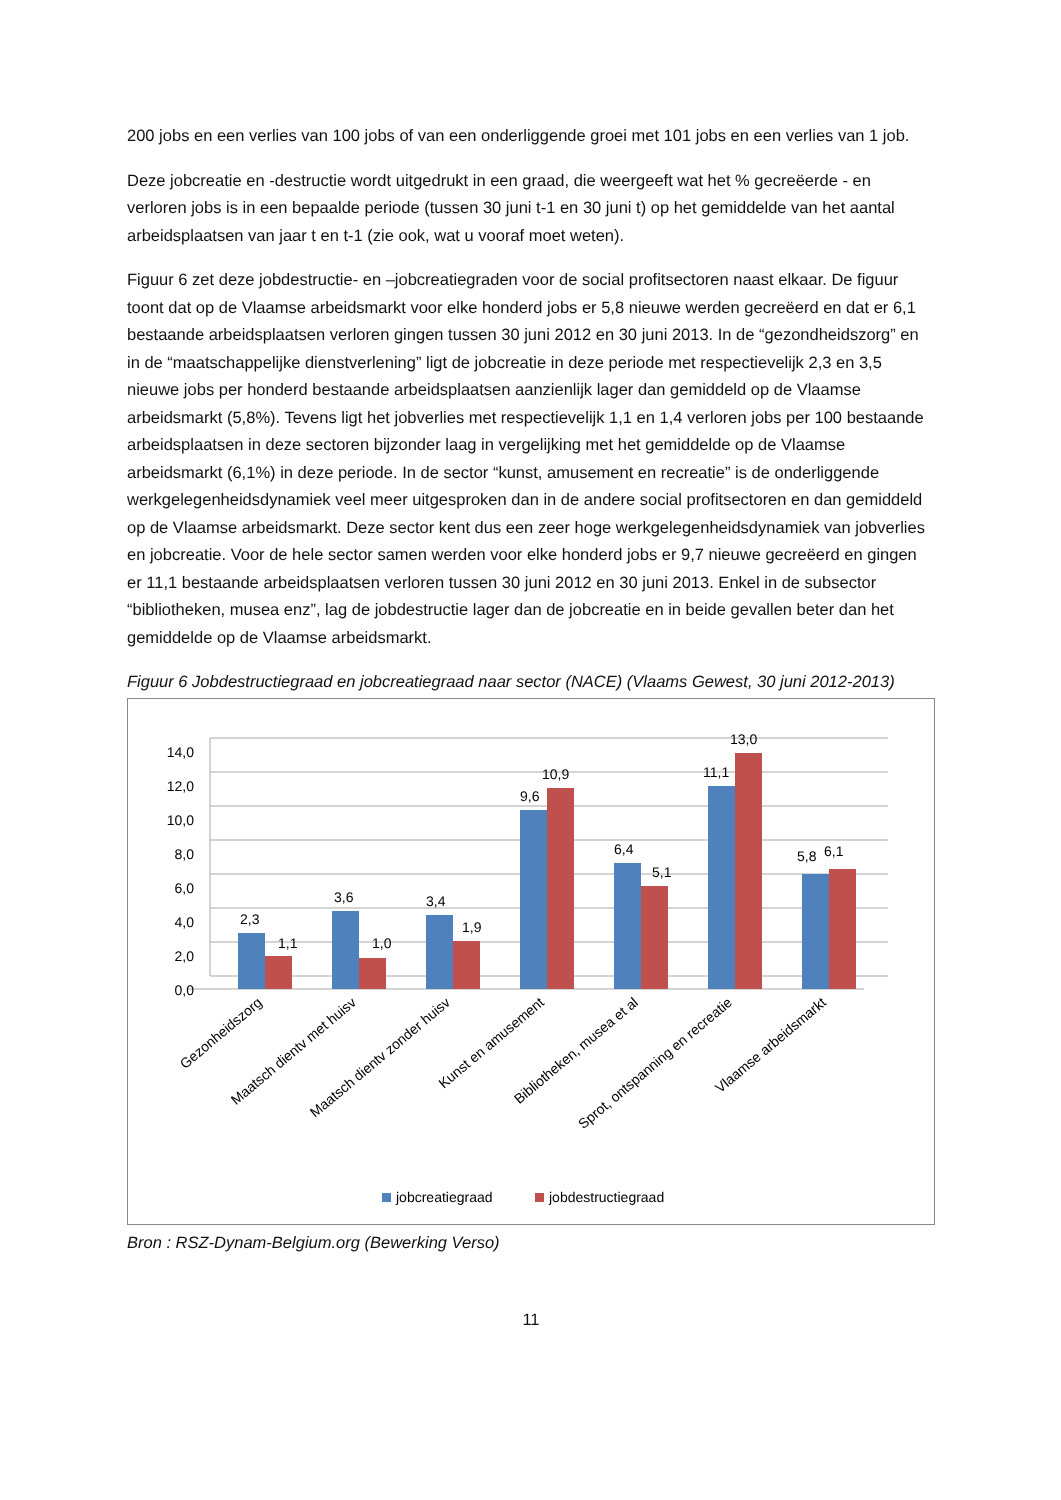200 jobs en een verlies van 100 jobs of van een onderliggende groei met 101 jobs en een verlies van 1 job.
Deze jobcreatie en -destructie wordt uitgedrukt in een graad, die weergeeft wat het % gecreëerde - en verloren jobs is in een bepaalde periode (tussen 30 juni t-1 en 30 juni t) op het gemiddelde van het aantal arbeidsplaatsen van jaar t en t-1 (zie ook, wat u vooraf moet weten).
Figuur 6 zet deze jobdestructie- en –jobcreatiegraden voor de social profitsectoren naast elkaar. De figuur toont dat op de Vlaamse arbeidsmarkt voor elke honderd jobs er 5,8 nieuwe werden gecreëerd en dat er 6,1 bestaande arbeidsplaatsen verloren gingen tussen 30 juni 2012 en 30 juni 2013. In de “gezondheidszorg” en in de “maatschappelijke dienstverlening” ligt de jobcreatie in deze periode met respectievelijk 2,3 en 3,5 nieuwe jobs per honderd bestaande arbeidsplaatsen aanzienlijk lager dan gemiddeld op de Vlaamse arbeidsmarkt (5,8%). Tevens ligt het jobverlies met respectievelijk 1,1 en 1,4 verloren jobs per 100 bestaande arbeidsplaatsen in deze sectoren bijzonder laag in vergelijking met het gemiddelde op de Vlaamse arbeidsmarkt (6,1%) in deze periode. In de sector “kunst, amusement en recreatie” is de onderliggende werkgelegenheidsdynamiek veel meer uitgesproken dan in de andere social profitsectoren en dan gemiddeld op de Vlaamse arbeidsmarkt. Deze sector kent dus een zeer hoge werkgelegenheidsdynamiek van jobverlies en jobcreatie. Voor de hele sector samen werden voor elke honderd jobs er 9,7 nieuwe gecreëerd en gingen er 11,1 bestaande arbeidsplaatsen verloren tussen 30 juni 2012 en 30 juni 2013. Enkel in de subsector “bibliotheken, musea enz”, lag de jobdestructie lager dan de jobcreatie en in beide gevallen beter dan het gemiddelde op de Vlaamse arbeidsmarkt.
Figuur 6 Jobdestructiegraad en jobcreatiegraad naar sector (NACE) (Vlaams Gewest, 30 juni 2012-2013)
0,0
2,0
4,0
6,0
8,0
10,0
12,0
14,0
2,3
1,1
3,6
1,0
3,4
1,9
9,6
10,9
6,4
5,1
11,1
13,0
5,8
6,1
Gezonheidszorg
Maatsch dientv met huisv
Maatsch dientv zonder huisv
Kunst en amusement
Bibliotheken, musea et al
Sprot, ontspanning en recreatie
Vlaamse arbeidsmarkt
jobcreatiegraad
jobdestructiegraad
Bron : RSZ-Dynam-Belgium.org (Bewerking Verso)
11